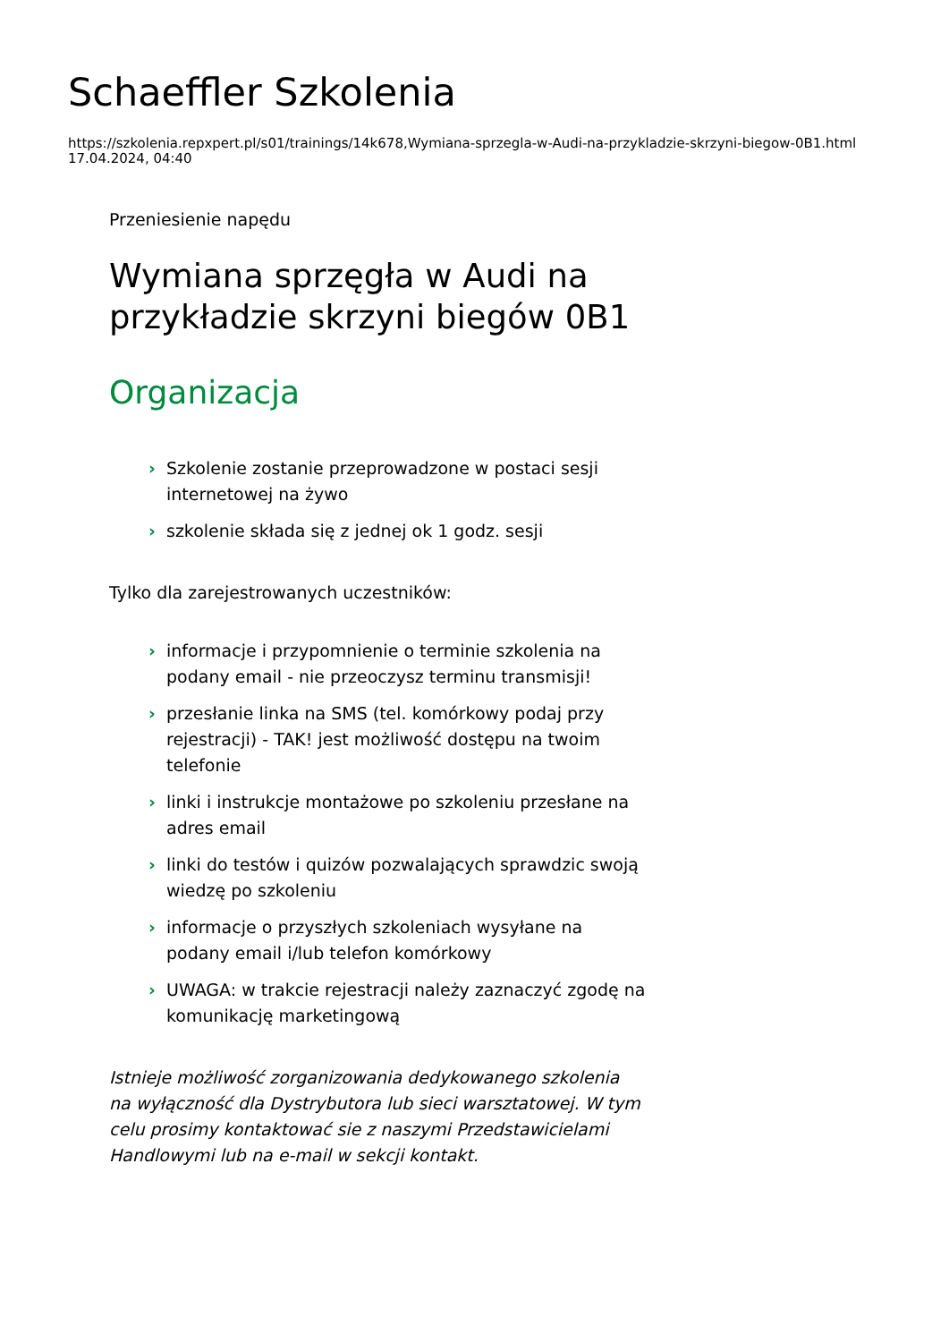Schaeffler Szkolenia
https://szkolenia.repxpert.pl/s01/trainings/14k678,Wymiana-sprzegla-w-Audi-na-przykladzie-skrzyni-biegow-0B1.html
17.04.2024, 04:40
Przeniesienie napędu
Wymiana sprzęgła w Audi na przykładzie skrzyni biegów 0B1
Organizacja
› Szkolenie zostanie przeprowadzone w postaci sesji internetowej na żywo
› szkolenie składa się z jednej ok 1 godz. sesji
Tylko dla zarejestrowanych uczestników:
› informacje i przypomnienie o terminie szkolenia na podany email - nie przeoczysz terminu transmisji!
› przesłanie linka na SMS (tel. komórkowy podaj przy rejestracji) - TAK! jest możliwość dostępu na twoim telefonie
› linki i instrukcje montażowe po szkoleniu przesłane na adres email
› linki do testów i quizów pozwalających sprawdzic swoją wiedzę po szkoleniu
› informacje o przyszłych szkoleniach wysyłane na podany email i/lub telefon komórkowy
› UWAGA: w trakcie rejestracji należy zaznaczyć zgodę na komunikację marketingową
Istnieje możliwość zorganizowania dedykowanego szkolenia na wyłączność dla Dystrybutora lub sieci warsztatowej. W tym celu prosimy kontaktować sie z naszymi Przedstawicielami Handlowymi lub na e-mail w sekcji kontakt.